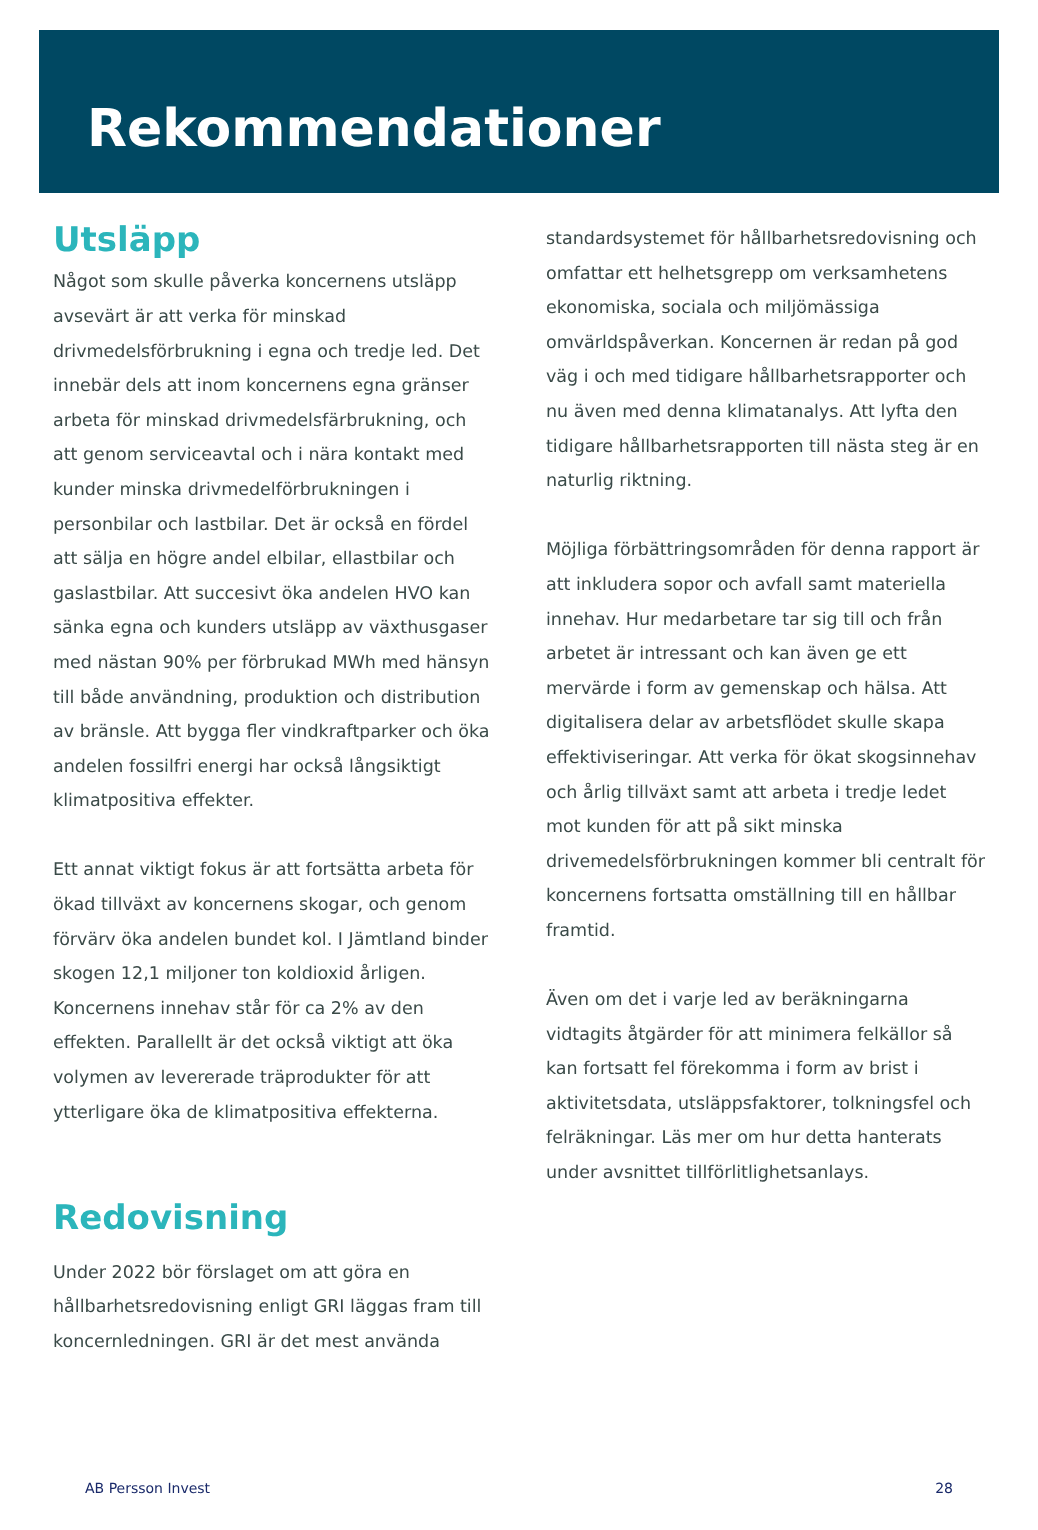Rekommendationer
Utsläpp
Något som skulle påverka koncernens utsläpp avsevärt är att verka för minskad drivmedelsförbrukning i egna och tredje led. Det innebär dels att inom koncernens egna gränser arbeta för minskad drivmedelsfärbrukning, och att genom serviceavtal och i nära kontakt med kunder minska drivmedelförbrukningen i personbilar och lastbilar. Det är också en fördel att sälja en högre andel elbilar, ellastbilar och gaslastbilar. Att succesivt öka andelen HVO kan sänka egna och kunders utsläpp av växthusgaser med nästan 90% per förbrukad MWh med hänsyn till både användning, produktion och distribution av bränsle. Att bygga fler vindkraftparker och öka andelen fossilfri energi har också långsiktigt klimatpositiva effekter.
Ett annat viktigt fokus är att fortsätta arbeta för ökad tillväxt av koncernens skogar, och genom förvärv öka andelen bundet kol. I Jämtland binder skogen 12,1 miljoner ton koldioxid årligen. Koncernens innehav står för ca 2% av den effekten. Parallellt är det också viktigt att öka volymen av levererade träprodukter för att ytterligare öka de klimatpositiva effekterna.
Redovisning
Under 2022 bör förslaget om att göra en hållbarhetsredovisning enligt GRI läggas fram till koncernledningen. GRI är det mest använda
standardsystemet för hållbarhetsredovisning och omfattar ett helhetsgrepp om verksamhetens ekonomiska, sociala och miljömässiga omvärldspåverkan. Koncernen är redan på god väg i och med tidigare hållbarhetsrapporter och nu även med denna klimatanalys. Att lyfta den tidigare hållbarhetsrapporten till nästa steg är en naturlig riktning.
Möjliga förbättringsområden för denna rapport är att inkludera sopor och avfall samt materiella innehav. Hur medarbetare tar sig till och från arbetet är intressant och kan även ge ett mervärde i form av gemenskap och hälsa. Att digitalisera delar av arbetsflödet skulle skapa effektiviseringar. Att verka för ökat skogsinnehav och årlig tillväxt samt att arbeta i tredje ledet mot kunden för att på sikt minska drivemedelsförbrukningen kommer bli centralt för koncernens fortsatta omställning till en hållbar framtid.
Även om det i varje led av beräkningarna vidtagits åtgärder för att minimera felkällor så kan fortsatt fel förekomma i form av brist i aktivitetsdata, utsläppsfaktorer, tolkningsfel och felräkningar. Läs mer om hur detta hanterats under avsnittet tillförlitlighetsanlays.
AB Persson Invest 28